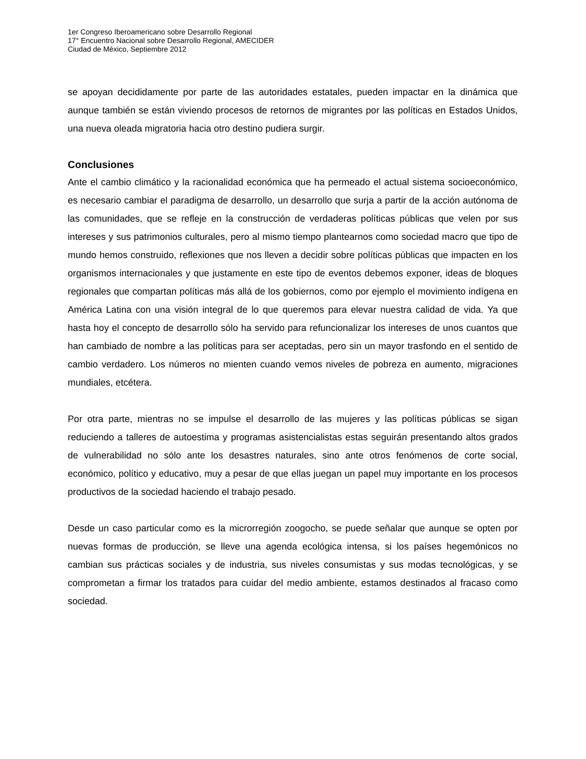1er Congreso Iberoamericano sobre Desarrollo Regional
17° Encuentro Nacional sobre Desarrollo Regional, AMECIDER
Ciudad de México, Septiembre 2012
se apoyan decididamente por parte de las autoridades estatales, pueden impactar en la dinámica que aunque también se están viviendo procesos de retornos de migrantes por las políticas en Estados Unidos, una nueva oleada migratoria hacia otro destino pudiera surgir.
Conclusiones
Ante el cambio climático y la racionalidad económica que ha permeado el actual sistema socioeconómico, es necesario cambiar el paradigma de desarrollo, un desarrollo que surja a partir de la acción autónoma de las comunidades, que se refleje en la construcción de verdaderas políticas públicas que velen por sus intereses y sus patrimonios culturales, pero al mismo tiempo plantearnos como sociedad macro que tipo de mundo hemos construido, reflexiones que nos lleven a decidir sobre políticas públicas que impacten en los organismos internacionales y que justamente en este tipo de eventos debemos exponer, ideas de bloques regionales que compartan políticas más allá de los gobiernos, como por ejemplo el movimiento indígena en América Latina con una visión integral de lo que queremos para elevar nuestra calidad de vida. Ya que hasta hoy el concepto de desarrollo sólo ha servido para refuncionalizar los intereses de unos cuantos que han cambiado de nombre a las políticas para ser aceptadas, pero sin un mayor trasfondo en el sentido de cambio verdadero. Los números no mienten cuando vemos niveles de pobreza en aumento, migraciones mundiales, etcétera.
Por otra parte, mientras no se impulse el desarrollo de las mujeres y las políticas públicas se sigan reduciendo a talleres de autoestima y programas asistencialistas estas seguirán presentando altos grados de vulnerabilidad no sólo ante los desastres naturales, sino ante otros fenómenos de corte social, económico, político y educativo, muy a pesar de que ellas juegan un papel muy importante en los procesos productivos de la sociedad haciendo el trabajo pesado.
Desde un caso particular como es la microrregión zoogocho, se puede señalar que aunque se opten por nuevas formas de producción, se lleve una agenda ecológica intensa, si los países hegemónicos no cambian sus prácticas sociales y de industria, sus niveles consumistas y sus modas tecnológicas, y se comprometan a firmar los tratados para cuidar del medio ambiente, estamos destinados al fracaso como sociedad.